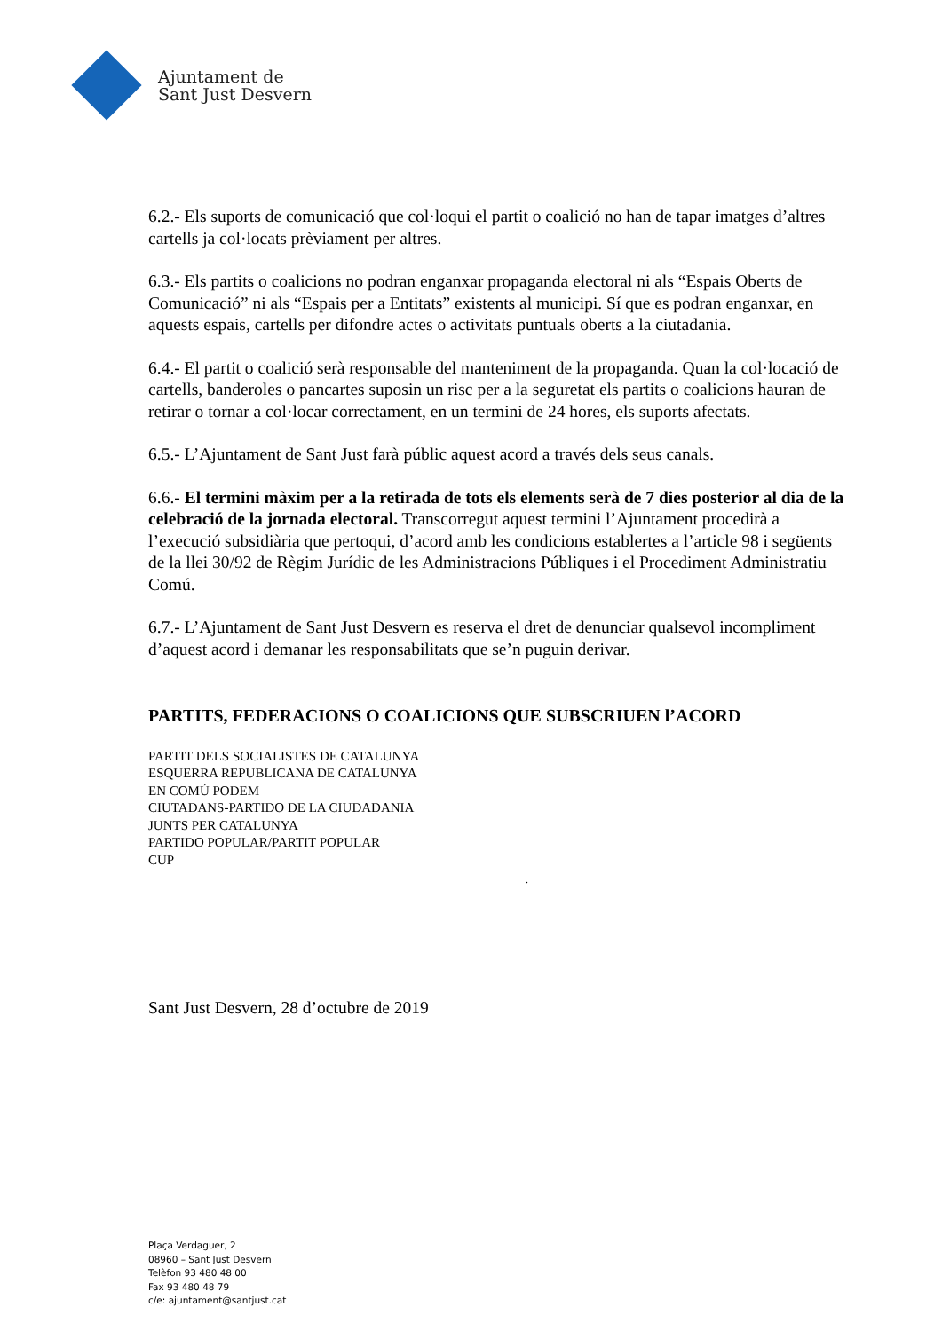Ajuntament de
Sant Just Desvern
6.2.- Els suports de comunicació que col·loqui el partit o coalició no han de tapar imatges d’altres cartells ja col·locats prèviament per altres.
6.3.- Els partits o coalicions no podran enganxar propaganda electoral ni als “Espais Oberts de Comunicació” ni als “Espais per a Entitats” existents al municipi. Sí que es podran enganxar, en aquests espais, cartells per difondre actes o activitats puntuals oberts a la ciutadania.
6.4.- El partit o coalició serà responsable del manteniment de la propaganda. Quan la col·locació de cartells, banderoles o pancartes suposin un risc per a la seguretat els partits o coalicions hauran de retirar o tornar a col·locar correctament, en un termini de 24 hores, els suports afectats.
6.5.- L’Ajuntament de Sant Just farà públic aquest acord a través dels seus canals.
6.6.- El termini màxim per a la retirada de tots els elements serà de 7 dies posterior al dia de la celebració de la jornada electoral. Transcorregut aquest termini l’Ajuntament procedirà a l’execució subsidiària que pertoqui, d’acord amb les condicions establertes a l’article 98 i següents de la llei 30/92 de Règim Jurídic de les Administracions Públiques i el Procediment Administratiu Comú.
6.7.- L’Ajuntament de Sant Just Desvern es reserva el dret de denunciar qualsevol incompliment d’aquest acord i demanar les responsabilitats que se’n puguin derivar.
PARTITS, FEDERACIONS O COALICIONS QUE SUBSCRIUEN l’ACORD
PARTIT DELS SOCIALISTES DE CATALUNYA
ESQUERRA REPUBLICANA DE CATALUNYA
EN COMÚ PODEM
CIUTADANS-PARTIDO DE LA CIUDADANIA
JUNTS PER CATALUNYA
PARTIDO POPULAR/PARTIT POPULAR
CUP
.
Sant Just Desvern, 28 d’octubre de 2019
Plaça Verdaguer, 2
08960 – Sant Just Desvern
Telèfon 93 480 48 00
Fax 93 480 48 79
c/e: ajuntament@santjust.cat